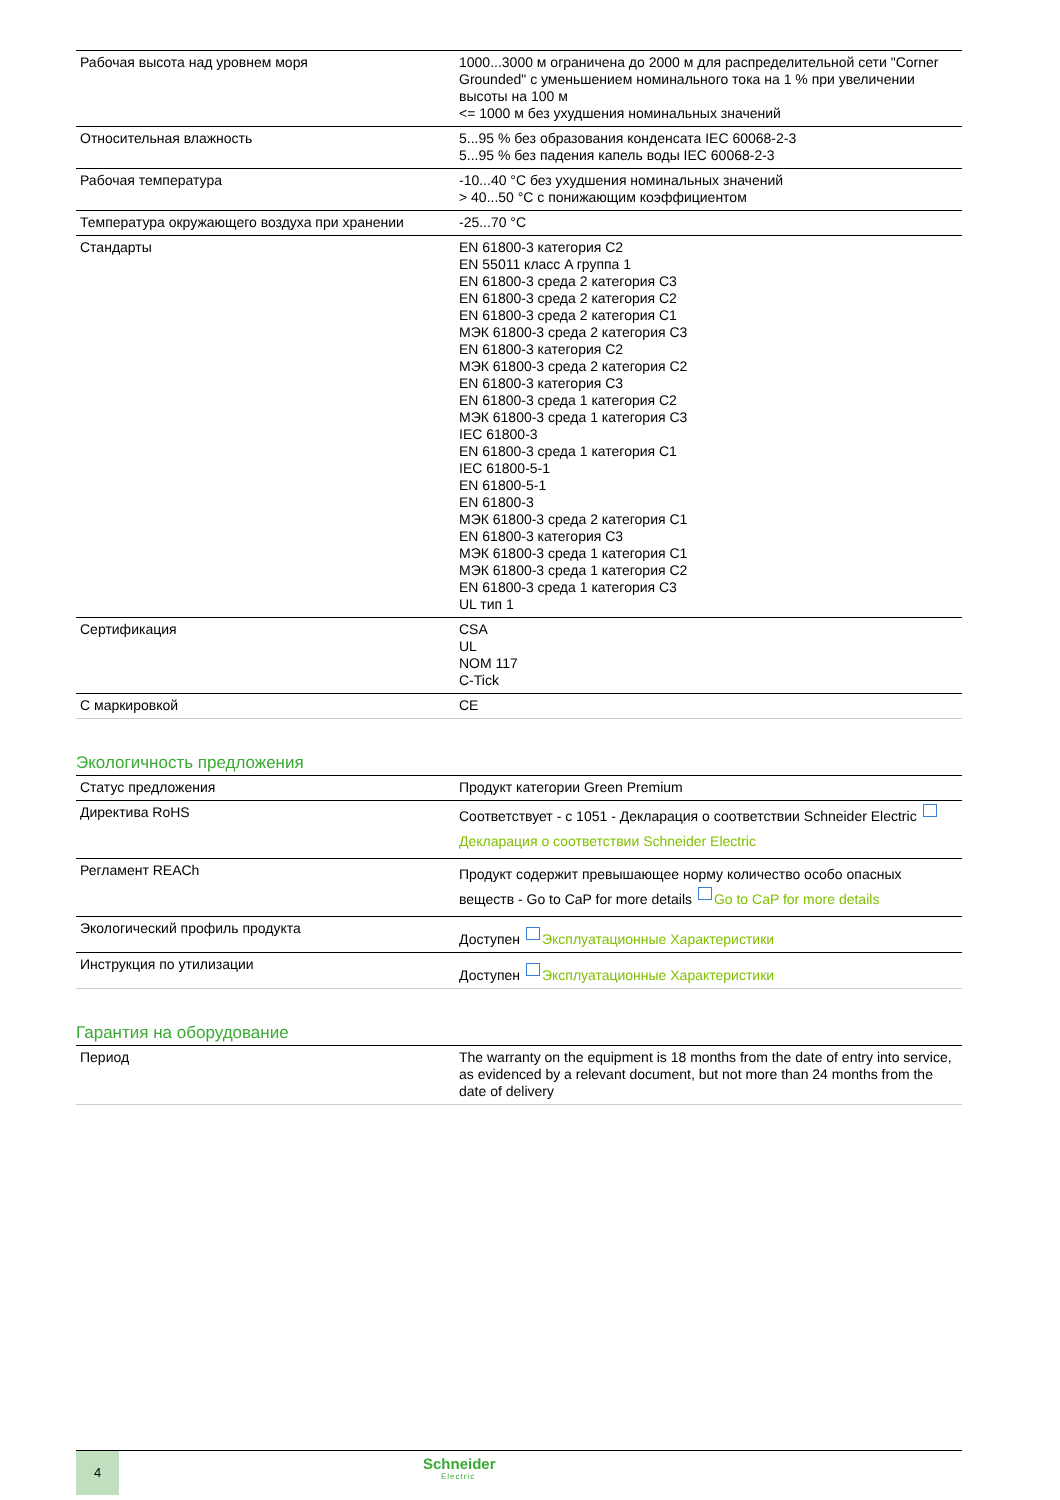| Рабочая высота над уровнем моря | 1000...3000 м ограничена до 2000 м для распределительной сети "Corner Grounded" с уменьшением номинального тока на 1 % при увеличении высоты на 100 м <= 1000 м без ухудшения номинальных значений |
| Относительная влажность | 5...95 % без образования конденсата IEC 60068-2-3 5...95 % без падения капель воды IEC 60068-2-3 |
| Рабочая температура | -10...40 °C без ухудшения номинальных значений > 40...50 °C с понижающим коэффициентом |
| Температура окружающего воздуха при хранении | -25...70 °C |
| Стандарты | EN 61800-3 категория C2 EN 55011 класс A группа 1 EN 61800-3 среда 2 категория C3 EN 61800-3 среда 2 категория C2 EN 61800-3 среда 2 категория C1 МЭК 61800-3 среда 2 категория C3 EN 61800-3 категория C2 МЭК 61800-3 среда 2 категория C2 EN 61800-3 категория C3 EN 61800-3 среда 1 категория C2 МЭК 61800-3 среда 1 категория C3 IEC 61800-3 EN 61800-3 среда 1 категория C1 IEC 61800-5-1 EN 61800-5-1 EN 61800-3 МЭК 61800-3 среда 2 категория C1 EN 61800-3 категория C3 МЭК 61800-3 среда 1 категория C1 МЭК 61800-3 среда 1 категория C2 EN 61800-3 среда 1 категория C3 UL тип 1 |
| Сертификация | CSA UL NOM 117 C-Tick |
| С маркировкой | CE |
Экологичность предложения
| Статус предложения | Продукт категории Green Premium |
| Директива RoHS | Соответствует - с 1051 - Декларация о соответствии Schneider Electric Декларация о соответствии Schneider Electric |
| Регламент REACh | Продукт содержит превышающее норму количество особо опасных веществ - Go to CaP for more details Go to CaP for more details |
| Экологический профиль продукта | Доступен Эксплуатационные Характеристики |
| Инструкция по утилизации | Доступен Эксплуатационные Характеристики |
Гарантия на оборудование
| Период | The warranty on the equipment is 18 months from the date of entry into service, as evidenced by a relevant document, but not more than 24 months from the date of delivery |
4
Schneider
Electric